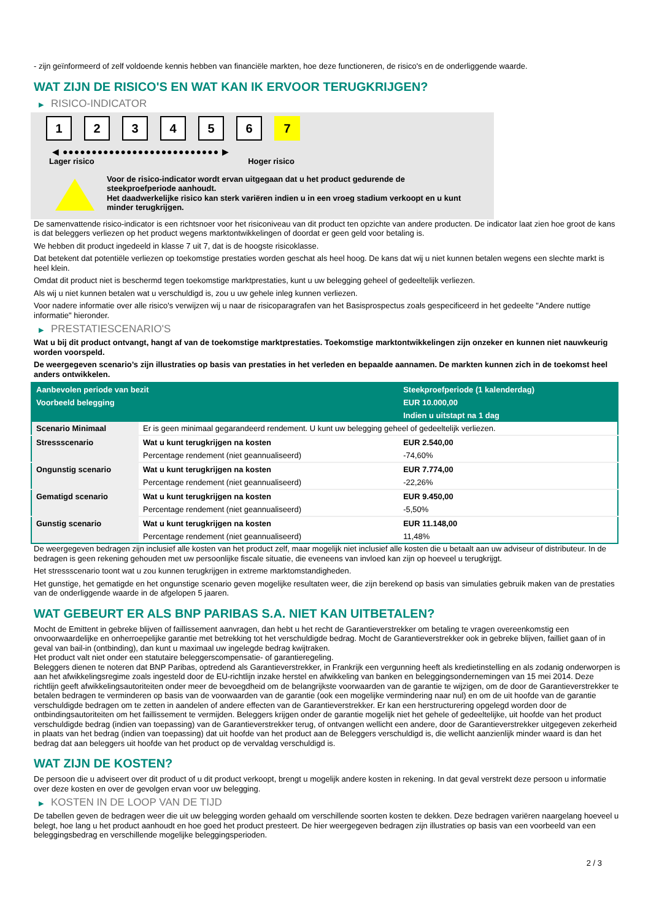- zijn geïnformeerd of zelf voldoende kennis hebben van financiële markten, hoe deze functioneren, de risico's en de onderliggende waarde.
WAT ZIJN DE RISICO'S EN WAT KAN IK ERVOOR TERUGKRIJGEN?
▶ RISICO-INDICATOR
1 2 3 4 5 6 7
◀ ●●●●●●●●●●●●●●●●●●●●●●●●●●● ▶
Lager risico Hoger risico
Voor de risico-indicator wordt ervan uitgegaan dat u het product gedurende de steekproefperiode aanhoudt.
Het daadwerkelijke risico kan sterk variëren indien u in een vroeg stadium verkoopt en u kunt minder terugkrijgen.
De samenvattende risico-indicator is een richtsnoer voor het risiconiveau van dit product ten opzichte van andere producten. De indicator laat zien hoe groot de kans is dat beleggers verliezen op het product wegens marktontwikkelingen of doordat er geen geld voor betaling is.
We hebben dit product ingedeeld in klasse 7 uit 7, dat is de hoogste risicoklasse.
Dat betekent dat potentiële verliezen op toekomstige prestaties worden geschat als heel hoog. De kans dat wij u niet kunnen betalen wegens een slechte markt is heel klein.
Omdat dit product niet is beschermd tegen toekomstige marktprestaties, kunt u uw belegging geheel of gedeeltelijk verliezen.
Als wij u niet kunnen betalen wat u verschuldigd is, zou u uw gehele inleg kunnen verliezen.
Voor nadere informatie over alle risico's verwijzen wij u naar de risicoparagrafen van het Basisprospectus zoals gespecificeerd in het gedeelte "Andere nuttige informatie" hieronder.
▶ PRESTATIESCENARIO'S
Wat u bij dit product ontvangt, hangt af van de toekomstige marktprestaties. Toekomstige marktontwikkelingen zijn onzeker en kunnen niet nauwkeurig worden voorspeld.
De weergegeven scenario’s zijn illustraties op basis van prestaties in het verleden en bepaalde aannamen. De markten kunnen zich in de toekomst heel anders ontwikkelen.
| Aanbevolen periode van bezit | | Steekproefperiode (1 kalenderdag) |
| --- | --- | --- |
| Voorbeeld belegging | | EUR 10.000,00 |
| | | Indien u uitstapt na 1 dag |
| Scenario Minimaal | Er is geen minimaal gegarandeerd rendement. U kunt uw belegging geheel of gedeeltelijk verliezen. | |
| Stressscenario | Wat u kunt terugkrijgen na kosten | EUR 2.540,00 |
| | Percentage rendement (niet geannualiseerd) | -74,60% |
| Ongunstig scenario | Wat u kunt terugkrijgen na kosten | EUR 7.774,00 |
| | Percentage rendement (niet geannualiseerd) | -22,26% |
| Gematigd scenario | Wat u kunt terugkrijgen na kosten | EUR 9.450,00 |
| | Percentage rendement (niet geannualiseerd) | -5,50% |
| Gunstig scenario | Wat u kunt terugkrijgen na kosten | EUR 11.148,00 |
| | Percentage rendement (niet geannualiseerd) | 11,48% |
De weergegeven bedragen zijn inclusief alle kosten van het product zelf, maar mogelijk niet inclusief alle kosten die u betaalt aan uw adviseur of distributeur. In de bedragen is geen rekening gehouden met uw persoonlijke fiscale situatie, die eveneens van invloed kan zijn op hoeveel u terugkrijgt.
Het stressscenario toont wat u zou kunnen terugkrijgen in extreme marktomstandigheden.
Het gunstige, het gematigde en het ongunstige scenario geven mogelijke resultaten weer, die zijn berekend op basis van simulaties gebruik maken van de prestaties van de onderliggende waarde in de afgelopen 5 jaaren.
WAT GEBEURT ER ALS BNP PARIBAS S.A. NIET KAN UITBETALEN?
Mocht de Emittent in gebreke blijven of faillissement aanvragen, dan hebt u het recht de Garantieverstrekker om betaling te vragen overeenkomstig een onvoorwaardelijke en onherroepelijke garantie met betrekking tot het verschuldigde bedrag. Mocht de Garantieverstrekker ook in gebreke blijven, failliet gaan of in geval van bail-in (ontbinding), dan kunt u maximaal uw ingelegde bedrag kwijtraken.
Het product valt niet onder een statutaire beleggerscompensatie- of garantieregeling.
Beleggers dienen te noteren dat BNP Paribas, optredend als Garantieverstrekker, in Frankrijk een vergunning heeft als kredietinstelling en als zodanig onderworpen is aan het afwikkelingsregime zoals ingesteld door de EU-richtlijn inzake herstel en afwikkeling van banken en beleggingsondernemingen van 15 mei 2014. Deze richtlijn geeft afwikkelingsautoriteiten onder meer de bevoegdheid om de belangrijkste voorwaarden van de garantie te wijzigen, om de door de Garantieverstrekker te betalen bedragen te verminderen op basis van de voorwaarden van de garantie (ook een mogelijke vermindering naar nul) en om de uit hoofde van de garantie verschuldigde bedragen om te zetten in aandelen of andere effecten van de Garantieverstrekker. Er kan een herstructurering opgelegd worden door de ontbindingsautoriteiten om het faillissement te vermijden. Beleggers krijgen onder de garantie mogelijk niet het gehele of gedeeltelijke, uit hoofde van het product verschuldigde bedrag (indien van toepassing) van de Garantieverstrekker terug, of ontvangen wellicht een andere, door de Garantieverstrekker uitgegeven zekerheid in plaats van het bedrag (indien van toepassing) dat uit hoofde van het product aan de Beleggers verschuldigd is, die wellicht aanzienlijk minder waard is dan het bedrag dat aan beleggers uit hoofde van het product op de vervaldag verschuldigd is.
WAT ZIJN DE KOSTEN?
De persoon die u adviseert over dit product of u dit product verkoopt, brengt u mogelijk andere kosten in rekening. In dat geval verstrekt deze persoon u informatie over deze kosten en over de gevolgen ervan voor uw belegging.
▶ KOSTEN IN DE LOOP VAN DE TIJD
De tabellen geven de bedragen weer die uit uw belegging worden gehaald om verschillende soorten kosten te dekken. Deze bedragen variëren naargelang hoeveel u belegt, hoe lang u het product aanhoudt en hoe goed het product presteert. De hier weergegeven bedragen zijn illustraties op basis van een voorbeeld van een beleggingsbedrag en verschillende mogelijke beleggingsperioden.
2 / 3